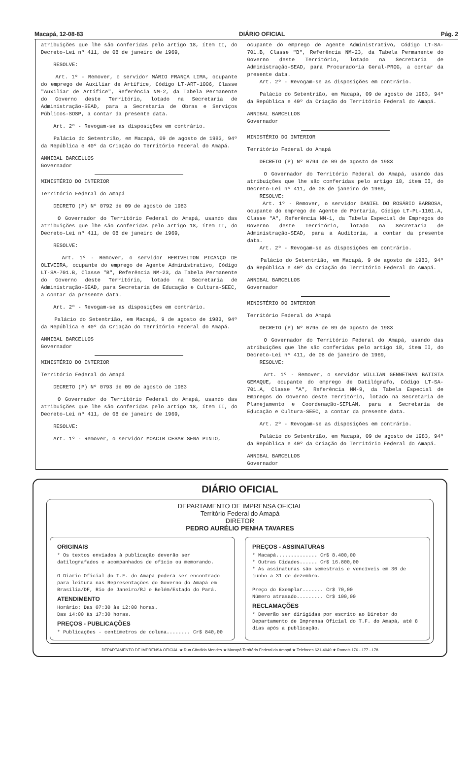Macapá, 12-08-83 DIÁRIO OFICIAL Pág. 2
atribuições que lhe são conferidas pelo artigo 18, ítem II, do Decreto-Lei nº 411, de 08 de janeiro de 1969,
RESOLVE:
Art. 1º - Remover, o servidor MÁRIO FRANÇA LIMA, ocupante do emprego de Auxiliar de Artífice, Código LT-ART-1006, Classe "Auxiliar de Artífice", Referência NM-2, da Tabela Permanente do Governo deste Território, lotado na Secretaria de Administração-SEAD, para a Secretaria de Obras e Serviços Públicos-SOSP, a contar da presente data.
Art. 2º - Revogam-se as disposições em contrário.
Palácio do Setentrião, em Macapá, 09 de agosto de 1983, 94º da República e 40º da Criação do Território Federal do Amapá.
ANNIBAL BARCELLOS
Governador
MINISTÉRIO DO INTERIOR
Território Federal do Amapá
DECRETO (P) Nº 0792 de 09 de agosto de 1983
O Governador do Território Federal do Amapá, usando das atribuições que lhe são conferidas pelo artigo 18, ítem II, do Decreto-Lei nº 411, de 08 de janeiro de 1969,
RESOLVE:
Art. 1º - Remover, o servidor HERIVELTON PICANÇO DE OLIVEIRA, ocupante do emprego de Agente Administrativo, Código LT-SA-701.B, Classe "B", Referência NM-23, da Tabela Permanente do Governo deste Território, lotado na Secretaria de Administração-SEAD, para Secretaria de Educação e Cultura-SEEC, a contar da presente data.
Art. 2º - Revogam-se as disposições em contrário.
Palácio do Setentrião, em Macapá, 9 de agosto de 1983, 94º da República e 40º da Criação do Território Federal do Amapá.
ANNIBAL BARCELLOS
Governador
MINISTÉRIO DO INTERIOR
Território Federal do Amapá
DECRETO (P) Nº 0793 de 09 de agosto de 1983
O Governador do Território Federal do Amapá, usando das atribuições que lhe são conferidas pelo artigo 18, ítem II, do Decreto-Lei nº 411, de 08 de janeiro de 1969,
RESOLVE:
Art. 1º - Remover, o servidor MOACIR CESAR SENA PINTO,
ocupante do emprego de Agente Administrativo, Código LT-SA-701.B, Classe "B", Referência NM-23, da Tabela Permanente do Governo deste Território, lotado na Secretaria de Administração-SEAD, para Procuradoria Geral-PROG, a contar da presente data.
Art. 2º - Revogam-se as disposições em contrário.
Palácio do Setentrião, em Macapá, 09 de agosto de 1983, 94º da República e 40º da Criação do Território Federal do Amapá.
ANNIBAL BARCELLOS
Governador
MINISTÉRIO DO INTERIOR
Território Federal do Amapá
DECRETO (P) Nº 0794 de 09 de agosto de 1983
O Governador do Território Federal do Amapá, usando das atribuições que lhe são conferidas pelo artigo 18, ítem II, do Decreto-Lei nº 411, de 08 de janeiro de 1969,
RESOLVE:
Art. 1º - Remover, o servidor DANIEL DO ROSÁRIO BARBOSA, ocupante do emprego de Agente de Portaria, Código LT-PL-1101.A, Classe "A", Referência NM-1, da Tabela Especial de Empregos do Governo deste Território, lotado na Secretaria de Administração-SEAD, para a Auditoria, a contar da presente data.
Art. 2º - Revogam-se as disposições em contrário.
Palácio do Setentrião, em Macapá, 9 de agosto de 1983, 94º da República e 40º da Criação do Território Federal do Amapá.
ANNIBAL BARCELLOS
Governador
MINISTÉRIO DO INTERIOR
Território Federal do Amapá
DECRETO (P) Nº 0795 de 09 de agosto de 1983
O Governador do Território Federal do Amapá, usando das atribuições que lhe são conferidas pelo artigo 18, ítem II, do Decreto-Lei nº 411, de 08 de janeiro de 1969,
RESOLVE:
Art. 1º - Remover, o servidor WILLIAN GENNETHAN BATISTA GEMAQUE, ocupante do emprego de Datilógrafo, Código LT-SA-701.A, Classe "A", Referência NM-9, da Tabela Especial de Empregos do Governo deste Território, lotado na Secretaria de Planejamento e Coordenação-SEPLAN, para a Secretaria de Educação e Cultura-SEEC, a contar da presente data.
Art. 2º - Revogam-se as disposições em contrário.
Palácio do Setentrião, em Macapá, 09 de agosto de 1983, 94º da República e 40º da Criação do Território Federal do Amapá.
ANNIBAL BARCELLOS
Governador
DIÁRIO OFICIAL
DEPARTAMENTO DE IMPRENSA OFICIAL
Território Federal do Amapá
DIRETOR
PEDRO AURÉLIO PENHA TAVARES
ORIGINAIS
* Os textos enviados à publicação deverão ser datilografados e acompanhados de ofício ou memorando.
O Diário Oficial do T.F. do Amapá poderá ser encontrado para leitura nas Representações do Governo do Amapá em Brasília/DF, Rio de Janeiro/RJ e Belém/Estado do Pará.
ATENDIMENTO
Horário: Das 07:30 às 12:00 horas.
Das 14:00 às 17:30 horas.
PREÇOS - PUBLICAÇÕES
* Publicações - centímetros de coluna........ Cr$ 840,00
PREÇOS - ASSINATURAS
* Macapá.............. Cr$ 8.400,00
* Outras Cidades...... Cr$ 16.800,00
* As assinaturas são semestrais e vencíveis em 30 de junho a 31 de dezembro.
Preço do Exemplar....... Cr$ 70,00
Número atrasado......... Cr$ 100,00
RECLAMAÇÕES
* Deverão ser dirigidas por escrito ao Diretor do Departamento de Imprensa Oficial do T.F. do Amapá, até 8 dias após a publicação.
DEPARTAMENTO DE IMPRENSA OFICIAL ★ Rua Cândido Mendes ★ Macapá Território Federal do Amapá ★ Telefones 621-4040 ★ Ramais 176 - 177 - 178